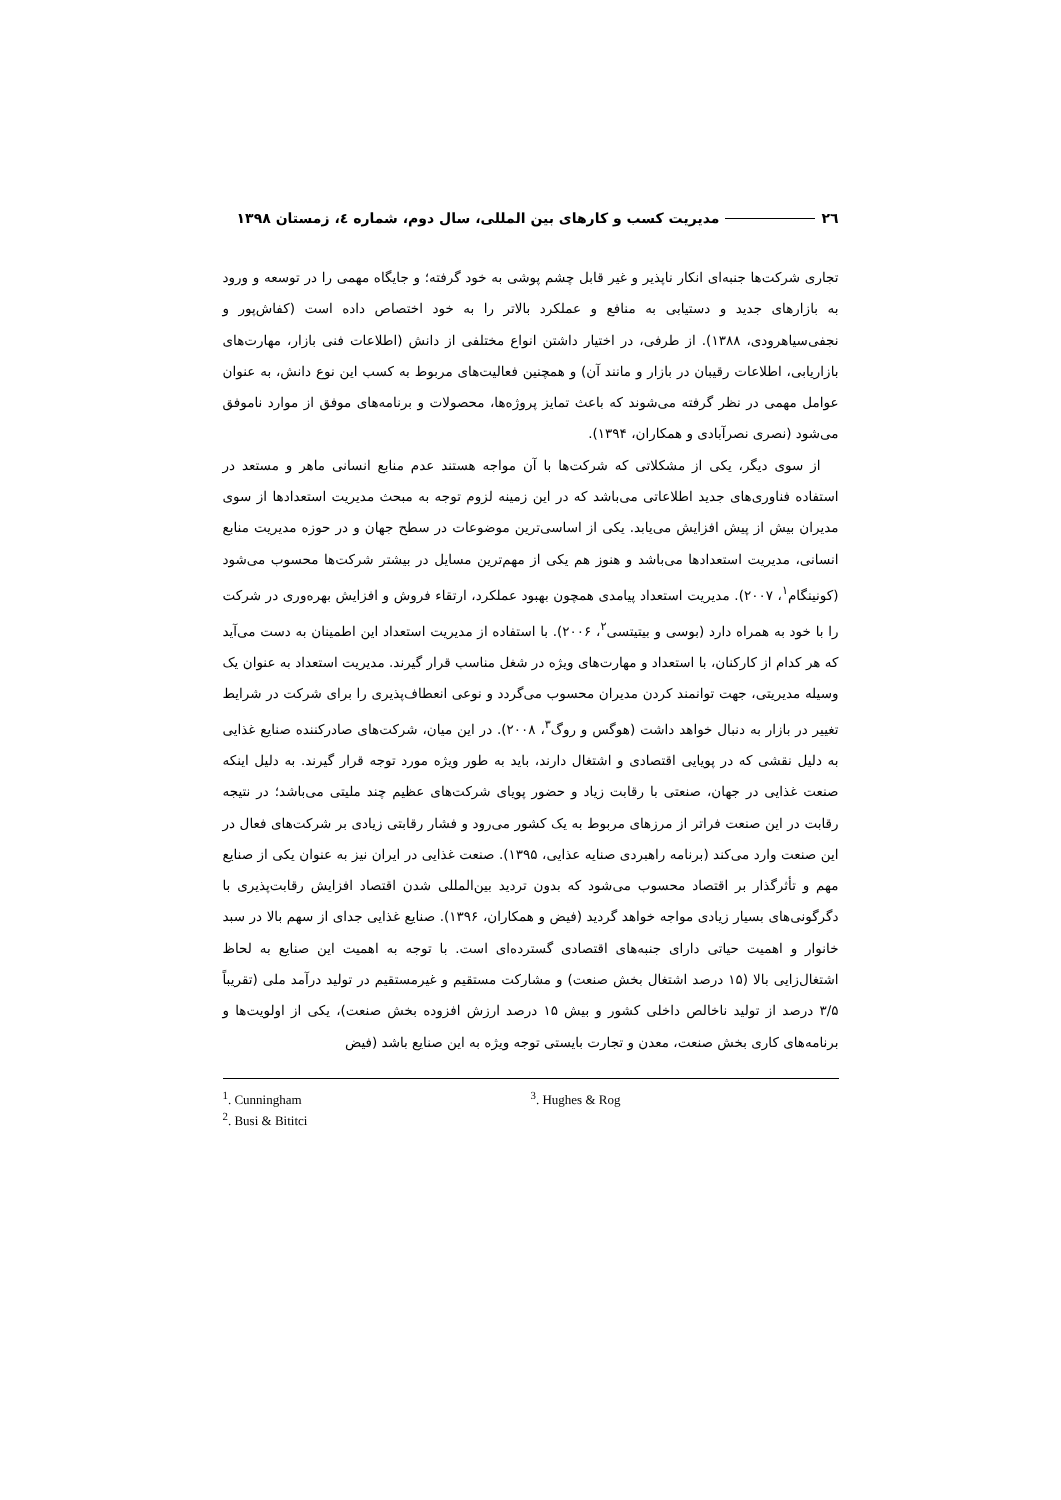٢٦ مدیریت کسب و کارهای بین المللی، سال دوم، شماره ٤، زمستان ١٣٩٨
تجاری شرکت‌ها جنبه‌ای انکار ناپذیر و غیر قابل چشم پوشی به خود گرفته؛ و جایگاه مهمی را در توسعه و ورود به بازارهای جدید و دستیابی به منافع و عملکرد بالاتر را به خود اختصاص داده است (کفاش‌پور و نجفی‌سیاهرودی، ۱۳۸۸). از طرفی، در اختیار داشتن انواع مختلفی از دانش (اطلاعات فنی بازار، مهارت‌های بازاریابی، اطلاعات رقیبان در بازار و مانند آن) و همچنین فعالیت‌های مربوط به کسب این نوع دانش، به عنوان عوامل مهمی در نظر گرفته می‌شوند که باعث تمایز پروژه‌ها، محصولات و برنامه‌های موفق از موارد ناموفق می‌شود (نصری نصرآبادی و همکاران، ۱۳۹۴).
از سوی دیگر، یکی از مشکلاتی که شرکت‌ها با آن مواجه هستند عدم منابع انسانی ماهر و مستعد در استفاده فناوری‌های جدید اطلاعاتی می‌باشد که در این زمینه لزوم توجه به مبحث مدیریت استعدادها از سوی مدیران بیش از پیش افزایش می‌یابد. یکی از اساسی‌ترین موضوعات در سطح جهان و در حوزه مدیریت منابع انسانی، مدیریت استعدادها می‌باشد و هنوز هم یکی از مهم‌ترین مسایل در بیشتر شرکت‌ها محسوب می‌شود (کونینگام<sup>۱</sup>، ۲۰۰۷). مدیریت استعداد پیامدی همچون بهبود عملکرد، ارتقاء فروش و افزایش بهره‌وری در شرکت را با خود به همراه دارد (بوسی و بیتیتسی<sup>۲</sup>، ۲۰۰۶). با استفاده از مدیریت استعداد این اطمینان به دست می‌آید که هر کدام از کارکنان، با استعداد و مهارت‌های ویژه در شغل مناسب قرار گیرند. مدیریت استعداد به عنوان یک وسیله مدیریتی، جهت توانمند کردن مدیران محسوب می‌گردد و نوعی انعطاف‌پذیری را برای شرکت در شرایط تغییر در بازار به دنبال خواهد داشت (هوگس و روگ<sup>۳</sup>، ۲۰۰۸). در این میان، شرکت‌های صادرکننده صنایع غذایی به دلیل نقشی که در پویایی اقتصادی و اشتغال دارند، باید به طور ویژه مورد توجه قرار گیرند. به دلیل اینکه صنعت غذایی در جهان، صنعتی با رقابت زیاد و حضور پویای شرکت‌های عظیم چند ملیتی می‌باشد؛ در نتیجه رقابت در این صنعت فراتر از مرزهای مربوط به یک کشور می‌رود و فشار رقابتی زیادی بر شرکت‌های فعال در این صنعت وارد می‌کند (برنامه راهبردی صنایه عذایی، ۱۳۹۵). صنعت غذایی در ایران نیز به عنوان یکی از صنایع مهم و تأثرگذار بر اقتصاد محسوب می‌شود که بدون تردید بین‌المللی شدن اقتصاد افزایش رقابت‌پذیری با دگرگونی‌های بسیار زیادی مواجه خواهد گردید (فیض و همکاران، ۱۳۹۶). صنایع غذایی جدای از سهم بالا در سبد خانوار و اهمیت حیاتی دارای جنبه‌های اقتصادی گسترده‌ای است. با توجه به اهمیت این صنایع به لحاظ اشتغال‌زایی بالا (۱۵ درصد اشتغال بخش صنعت) و مشارکت مستقیم و غیرمستقیم در تولید درآمد ملی (تقریباً ۳/۵ درصد از تولید ناخالص داخلی کشور و بیش ۱۵ درصد ارزش افزوده بخش صنعت)، یکی از اولویت‌ها و برنامه‌های کاری بخش صنعت، معدن و تجارت بایستی توجه ویژه به این صنایع باشد (فیض
<sup>1</sup>. Cunningham
<sup>2</sup>. Busi & Bititci
<sup>3</sup>. Hughes & Rog